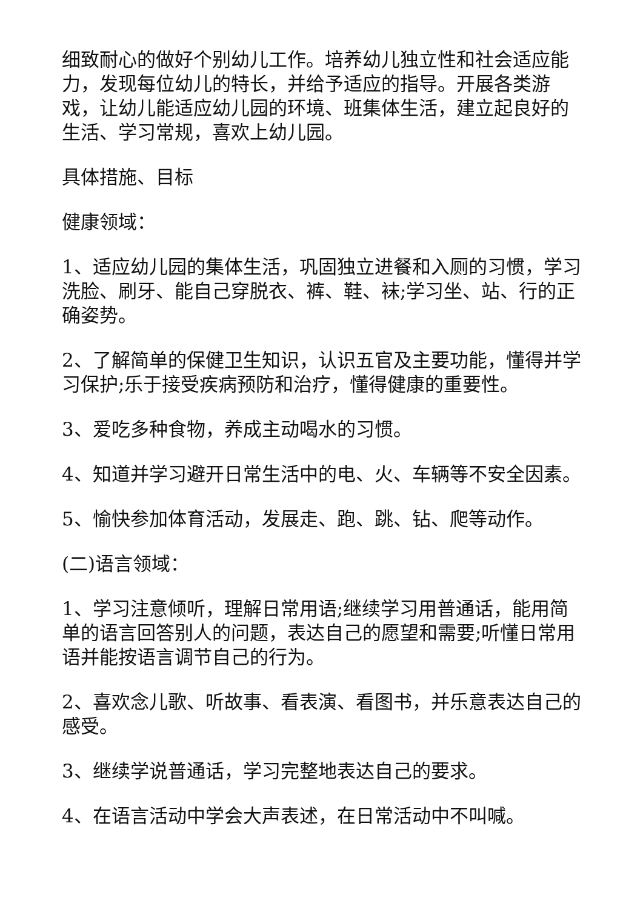细致耐心的做好个别幼儿工作。培养幼儿独立性和社会适应能力，发现每位幼儿的特长，并给予适应的指导。开展各类游戏，让幼儿能适应幼儿园的环境、班集体生活，建立起良好的生活、学习常规，喜欢上幼儿园。
具体措施、目标
健康领域：
1、适应幼儿园的集体生活，巩固独立进餐和入厕的习惯，学习洗脸、刷牙、能自己穿脱衣、裤、鞋、袜;学习坐、站、行的正确姿势。
2、了解简单的保健卫生知识，认识五官及主要功能，懂得并学习保护;乐于接受疾病预防和治疗，懂得健康的重要性。
3、爱吃多种食物，养成主动喝水的习惯。
4、知道并学习避开日常生活中的电、火、车辆等不安全因素。
5、愉快参加体育活动，发展走、跑、跳、钻、爬等动作。
(二)语言领域：
1、学习注意倾听，理解日常用语;继续学习用普通话，能用简单的语言回答别人的问题，表达自己的愿望和需要;听懂日常用语并能按语言调节自己的行为。
2、喜欢念儿歌、听故事、看表演、看图书，并乐意表达自己的感受。
3、继续学说普通话，学习完整地表达自己的要求。
4、在语言活动中学会大声表述，在日常活动中不叫喊。